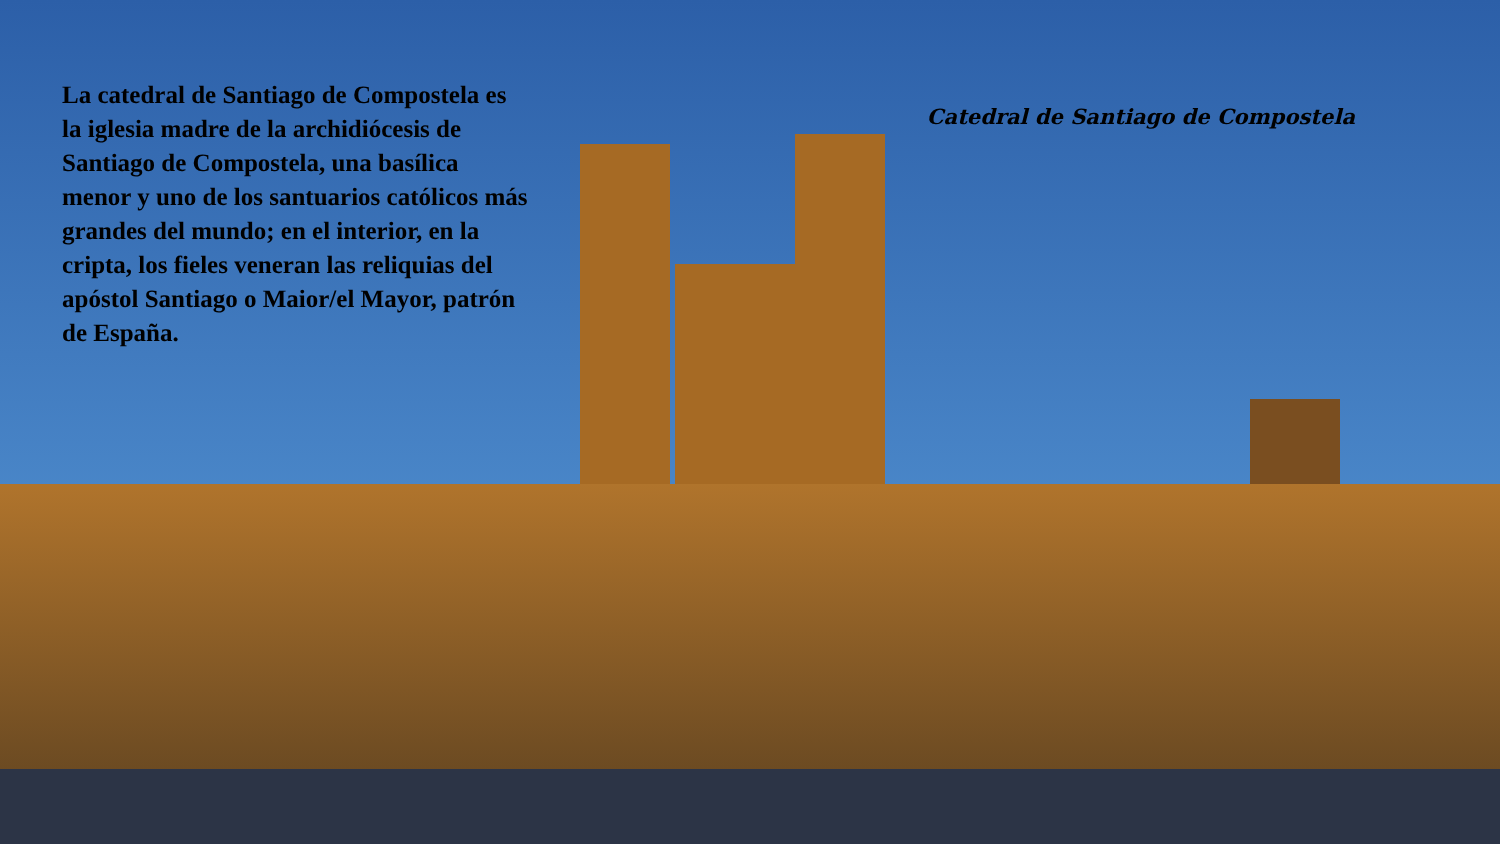La catedral de Santiago de Compostela es la iglesia madre de la archidiócesis de Santiago de Compostela, una basílica menor y uno de los santuarios católicos más grandes del mundo; en el interior, en la cripta, los fieles veneran las reliquias del apóstol Santiago o Maior/el Mayor, patrón de España.
Catedral de Santiago de Compostela